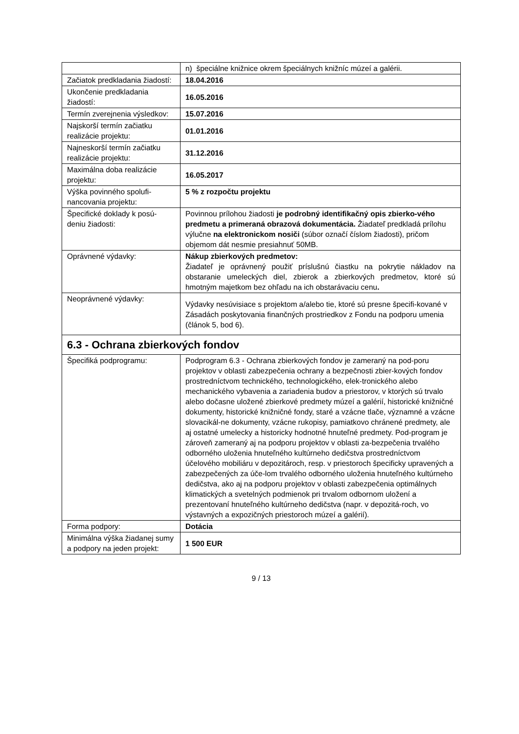| | n) špeciálne knižnice okrem špeciálnych knižníc múzeí a galérii. |
| Začiatok predkladania žiadostí: | 18.04.2016 |
| Ukončenie predkladania žiadostí: | 16.05.2016 |
| Termín zverejnenia výsledkov: | 15.07.2016 |
| Najskorší termín začiatku realizácie projektu: | 01.01.2016 |
| Najneskorší termín začiatku realizácie projektu: | 31.12.2016 |
| Maximálna doba realizácie projektu: | 16.05.2017 |
| Výška povinného spolufi-nancovania projektu: | 5 % z rozpočtu projektu |
| Špecifické doklady k posú-deniu žiadosti: | Povinnou prílohou žiadosti je podrobný identifikačný opis zbierko-vého predmetu a primeraná obrazová dokumentácia. Žiadateľ predkladá prílohu výlučne na elektronickom nosiči (súbor označí číslom žiadosti), pričom objemom dát nesmie presiahnuť 50MB. |
| Oprávnené výdavky: | Nákup zbierkových predmetov: Žiadateľ je oprávnený použiť príslušnú čiastku na pokrytie nákladov na obstaranie umeleckých diel, zbierok a zbierkových predmetov, ktoré sú hmotným majetkom bez ohľadu na ich obstarávaciu cenu . |
| Neoprávnené výdavky: | Výdavky nesúvisiace s projektom a/alebo tie, ktoré sú presne špecifi-kované v Zásadách poskytovania finančných prostriedkov z Fondu na podporu umenia (článok 5, bod 6). |
| 6.3 - Ochrana zbierkových fondov | |
| Špecifiká podprogramu: | Podprogram 6.3 - Ochrana zbierkových fondov je zameraný na pod-poru projektov v oblasti zabezpečenia ochrany a bezpečnosti zbier-kových fondov prostredníctvom technického, technologického, elek-tronického alebo mechanického vybavenia a zariadenia budov a priestorov, v ktorých sú trvalo alebo dočasne uložené zbierkové predmety múzeí a galérií, historické knižničné dokumenty, historické knižničné fondy, staré a vzácne tlače, významné a vzácne slovacikál-ne dokumenty, vzácne rukopisy, pamiatkovo chránené predmety, ale aj ostatné umelecky a historicky hodnotné hnuteľné predmety. Pod-program je zároveň zameraný aj na podporu projektov v oblasti za-bezpečenia trvalého odborného uloženia hnuteľného kultúrneho dedičstva prostredníctvom účelového mobiliáru v depozitároch, resp. v priestoroch špecificky upravených a zabezpečených za úče-lom trvalého odborného uloženia hnuteľného kultúrneho dedičstva, ako aj na podporu projektov v oblasti zabezpečenia optimálnych klimatických a svetelných podmienok pri trvalom odbornom uložení a prezentovaní hnuteľného kultúrneho dedičstva (napr. v depozitá-roch, vo výstavných a expozičných priestoroch múzeí a galérií). |
| Forma podpory: | Dotácia |
| Minimálna výška žiadanej sumy a podpory na jeden projekt: | 1 500 EUR |
9 / 13